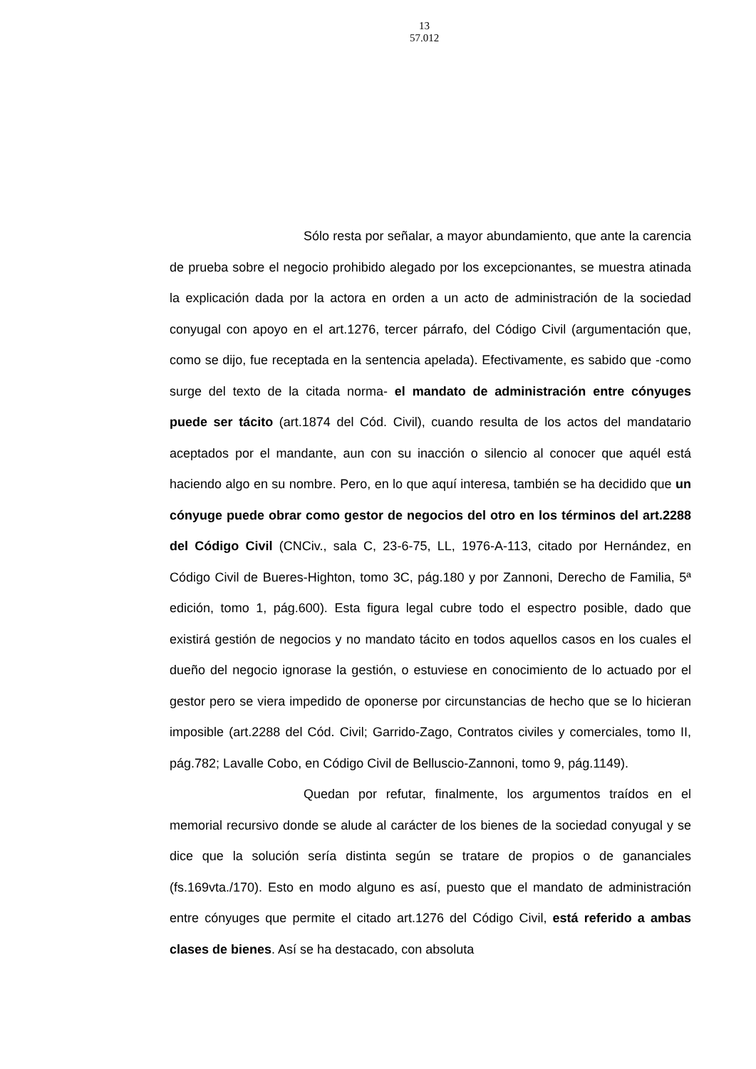13
57.012
Sólo resta por señalar, a mayor abundamiento, que ante la carencia de prueba sobre el negocio prohibido alegado por los excepcionantes, se muestra atinada la explicación dada por la actora en orden a un acto de administración de la sociedad conyugal con apoyo en el art.1276, tercer párrafo, del Código Civil (argumentación que, como se dijo, fue receptada en la sentencia apelada). Efectivamente, es sabido que -como surge del texto de la citada norma- el mandato de administración entre cónyuges puede ser tácito (art.1874 del Cód. Civil), cuando resulta de los actos del mandatario aceptados por el mandante, aun con su inacción o silencio al conocer que aquél está haciendo algo en su nombre. Pero, en lo que aquí interesa, también se ha decidido que un cónyuge puede obrar como gestor de negocios del otro en los términos del art.2288 del Código Civil (CNCiv., sala C, 23-6-75, LL, 1976-A-113, citado por Hernández, en Código Civil de Bueres-Highton, tomo 3C, pág.180 y por Zannoni, Derecho de Familia, 5ª edición, tomo 1, pág.600). Esta figura legal cubre todo el espectro posible, dado que existirá gestión de negocios y no mandato tácito en todos aquellos casos en los cuales el dueño del negocio ignorase la gestión, o estuviese en conocimiento de lo actuado por el gestor pero se viera impedido de oponerse por circunstancias de hecho que se lo hicieran imposible (art.2288 del Cód. Civil; Garrido-Zago, Contratos civiles y comerciales, tomo II, pág.782; Lavalle Cobo, en Código Civil de Belluscio-Zannoni, tomo 9, pág.1149).
Quedan por refutar, finalmente, los argumentos traídos en el memorial recursivo donde se alude al carácter de los bienes de la sociedad conyugal y se dice que la solución sería distinta según se tratare de propios o de gananciales (fs.169vta./170). Esto en modo alguno es así, puesto que el mandato de administración entre cónyuges que permite el citado art.1276 del Código Civil, está referido a ambas clases de bienes. Así se ha destacado, con absoluta